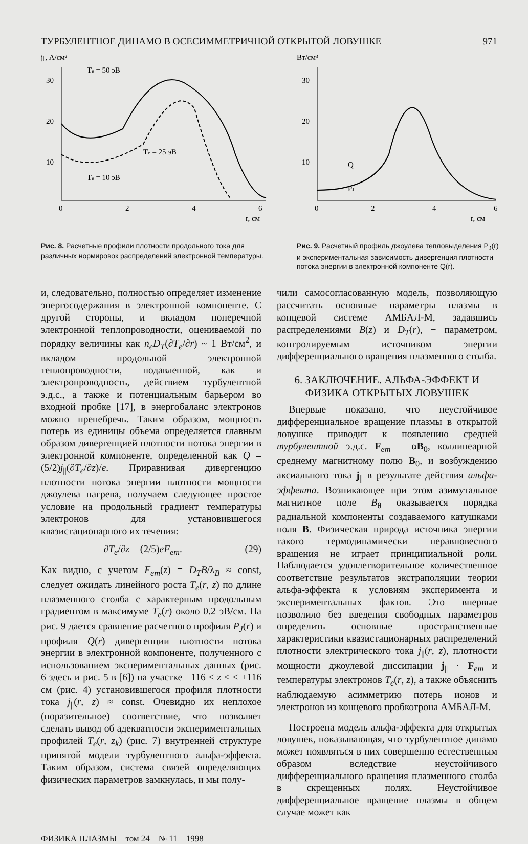ТУРБУЛЕНТНОЕ ДИНАМО В ОСЕСИММЕТРИЧНОЙ ОТКРЫТОЙ ЛОВУШКЕ 971
j||, А/см²
Te = 50 эВ
30
20
10
0
2
4
6
r, см
Te = 25 эВ
Te = 10 эВ
Рис. 8. Расчетные профили плотности продольного тока для различных нормировок распределений электронной температуры.
Вт/см³
30
20
10
0
2
4
6
r, см
Q
PJ
Рис. 9. Расчетный профиль джоулева тепловыделения P<sub>J</sub>(r) и экспериментальная зависимость дивергенция плотности потока энергии в электронной компоненте Q(r).
и, следовательно, полностью определяет изменение энергосодержания в электронной компоненте. С другой стороны, и вкладом поперечной электронной теплопроводности, оцениваемой по порядку величины как n<sub>e</sub>D<sub>T</sub>(∂T<sub>e</sub>/∂r) ~ 1 Вт/см<sup>2</sup>, и вкладом продольной электронной теплопроводности, подавленной, как и электропроводность, действием турбулентной э.д.с., а также и потенциальным барьером во входной пробке [17], в энергобаланс электронов можно пренебречь. Таким образом, мощность потерь из единицы объема определяется главным образом дивергенцией плотности потока энергии в электронной компоненте, определенной как Q = (5/2)j<sub>||</sub>(∂T<sub>e</sub>/∂z)/e. Приравнивая дивергенцию плотности потока энергии плотности мощности джоулева нагрева, получаем следующее простое условие на продольный градиент температуры электронов для установившегося квазистационарного их течения:
∂T<sub>e</sub>/∂z = (2/5)eF<sub>em</sub>. (29)
Как видно, с учетом F<sub>em</sub>(z) = D<sub>T</sub>B/λ<sub>B</sub> ≈ const, следует ожидать линейного роста T<sub>e</sub>(r, z) по длине плазменного столба с характерным продольным градиентом в максимуме T<sub>e</sub>(r) около 0.2 эВ/см. На рис. 9 дается сравнение расчетного профиля P<sub>J</sub>(r) и профиля Q(r) дивергенции плотности потока энергии в электронной компоненте, полученного с использованием экспериментальных данных (рис. 6 здесь и рис. 5 в [6]) на участке −116 ≤ z ≤ ≤ +116 см (рис. 4) установившегося профиля плотности тока j<sub>||</sub>(r, z) ≈ const. Очевидно их неплохое (поразительное) соответствие, что позволяет сделать вывод об адекватности экспериментальных профилей T<sub>e</sub>(r, z<sub>k</sub>) (рис. 7) внутренней структуре принятой модели турбулентного альфа-эффекта. Таким образом, система связей определяющих физических параметров замкнулась, и мы полу-
чили самосогласованную модель, позволяющую рассчитать основные параметры плазмы в концевой системе АМБАЛ-М, задавшись распределениями B(z) и D<sub>T</sub>(r), − параметром, контролируемым источником энергии дифференциального вращения плазменного столба.
6. ЗАКЛЮЧЕНИЕ. АЛЬФА-ЭФФЕКТ И ФИЗИКА ОТКРЫТЫХ ЛОВУШЕК
Впервые показано, что неустойчивое дифференциальное вращение плазмы в открытой ловушке приводит к появлению средней турбулентной э.д.с. F<sub>em</sub> = αB<sub>0</sub>, коллинеарной среднему магнитному полю B<sub>0</sub>, и возбуждению аксиального тока j<sub>||</sub> в результате действия альфа-эффекта. Возникающее при этом азимутальное магнитное поле B<sub>θ</sub> оказывается порядка радиальной компоненты создаваемого катушками поля B. Физическая природа источника энергии такого термодинамически неравновесного вращения не играет принципиальной роли. Наблюдается удовлетворительное количественное соответствие результатов экстраполяции теории альфа-эффекта к условиям эксперимента и экспериментальных фактов. Это впервые позволило без введения свободных параметров определить основные пространственные характеристики квазистационарных распределений плотности электрического тока j<sub>||</sub>(r, z), плотности мощности джоулевой диссипации j<sub>||</sub> · F<sub>em</sub> и температуры электронов T<sub>e</sub>(r, z), а также объяснить наблюдаемую асимметрию потерь ионов и электронов из концевого пробкотрона АМБАЛ-М.
Построена модель альфа-эффекта для открытых ловушек, показывающая, что турбулентное динамо может появляться в них совершенно естественным образом вследствие неустойчивого дифференциального вращения плазменного столба в скрещенных полях. Неустойчивое дифференциальное вращение плазмы в общем случае может как
ФИЗИКА ПЛАЗМЫ том 24 № 11 1998